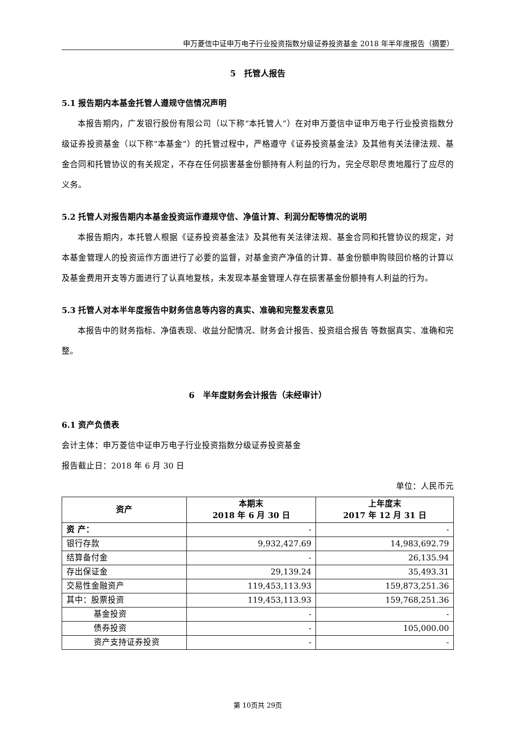申万菱信中证申万电子行业投资指数分级证券投资基金 2018 年半年度报告（摘要）
5　托管人报告
5.1 报告期内本基金托管人遵规守信情况声明
本报告期内，广发银行股份有限公司（以下称“本托管人”）在对申万菱信中证申万电子行业投资指数分级证券投资基金（以下称“本基金”）的托管过程中，严格遵守《证券投资基金法》及其他有关法律法规、基金合同和托管协议的有关规定，不存在任何损害基金份额持有人利益的行为，完全尽职尽责地履行了应尽的义务。
5.2 托管人对报告期内本基金投资运作遵规守信、净值计算、利润分配等情况的说明
本报告期内，本托管人根据《证券投资基金法》及其他有关法律法规、基金合同和托管协议的规定，对本基金管理人的投资运作方面进行了必要的监督，对基金资产净值的计算、基金份额申购赎回价格的计算以及基金费用开支等方面进行了认真地复核，未发现本基金管理人存在损害基金份额持有人利益的行为。
5.3 托管人对本半年度报告中财务信息等内容的真实、准确和完整发表意见
本报告中的财务指标、净值表现、收益分配情况、财务会计报告、投资组合报告 等数据真实、准确和完整。
6　半年度财务会计报告（未经审计）
6.1 资产负债表
会计主体：申万菱信中证申万电子行业投资指数分级证券投资基金
报告截止日：2018 年 6 月 30 日
单位：人民币元
| 资产 | 本期末 2018 年 6 月 30 日 | 上年度末 2017 年 12 月 31 日 |
| --- | --- | --- |
| 资 产： | - | - |
| 银行存款 | 9,932,427.69 | 14,983,692.79 |
| 结算备付金 | - | 26,135.94 |
| 存出保证金 | 29,139.24 | 35,493.31 |
| 交易性金融资产 | 119,453,113.93 | 159,873,251.36 |
| 其中：股票投资 | 119,453,113.93 | 159,768,251.36 |
| 基金投资 | - | - |
| 债券投资 | - | 105,000.00 |
| 资产支持证券投资 | - | - |
第 10页共 29页